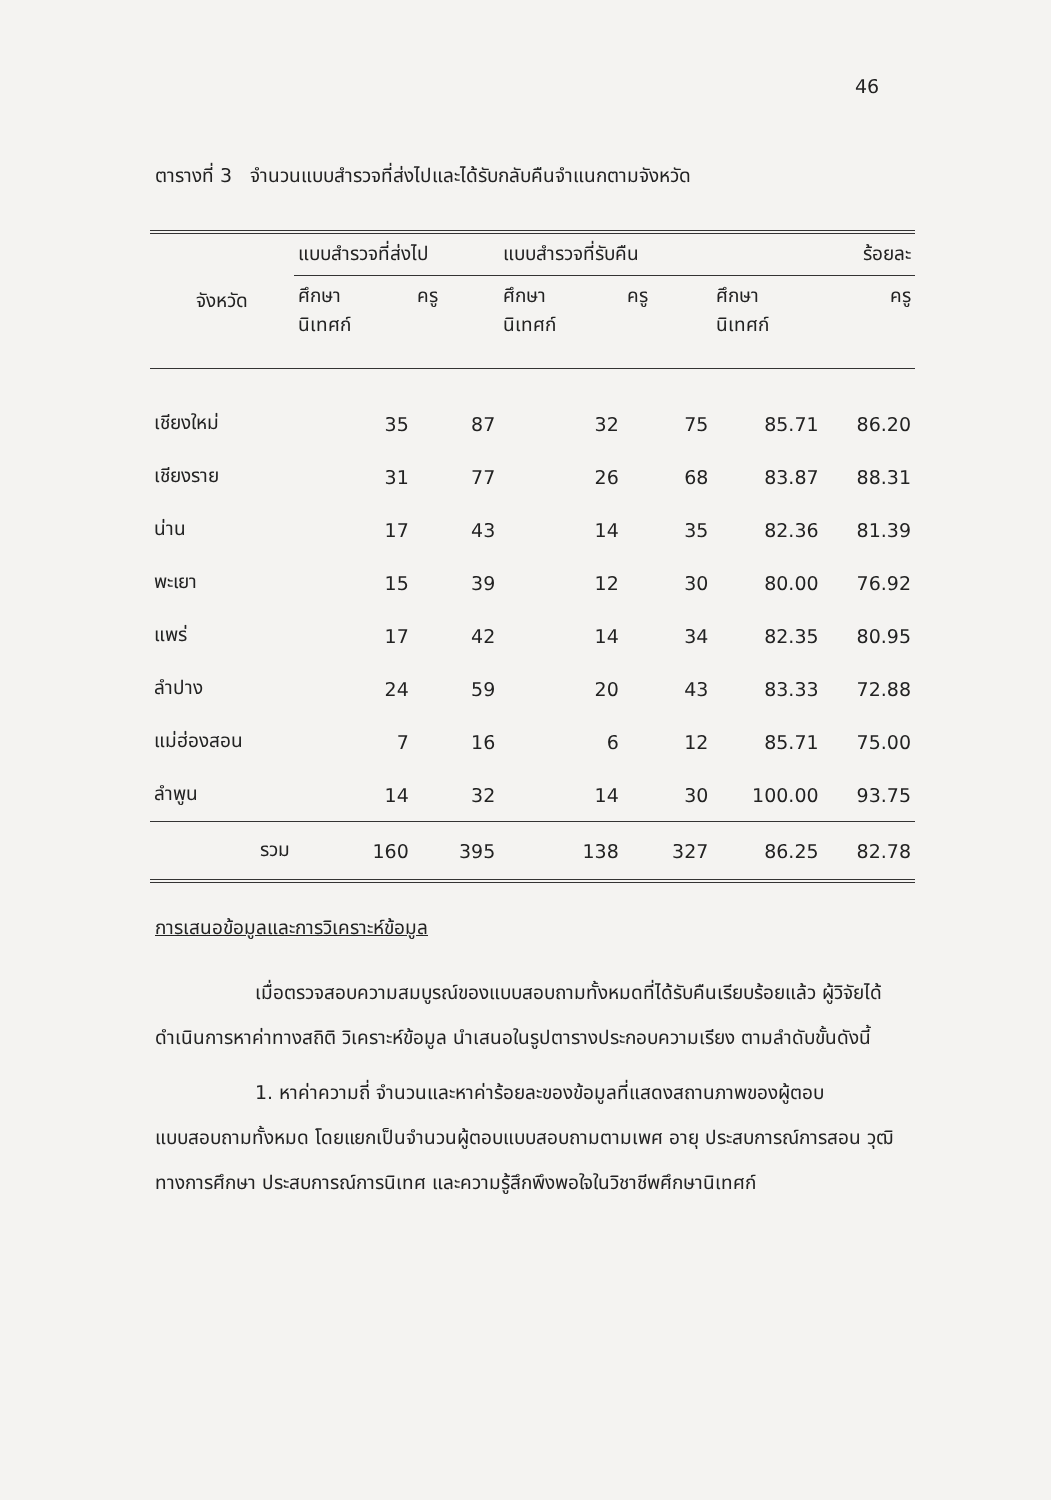46
ตารางที่ 3 จำนวนแบบสำรวจที่ส่งไปและได้รับกลับคืนจำแนกตามจังหวัด
| จังหวัด | แบบสำรวจที่ส่งไป | | แบบสำรวจที่รับคืน | | ร้อยละ | |
| --- | --- | --- | --- | --- | --- | --- |
| | ศึกษา นิเทศก์ | ครู | ศึกษา นิเทศก์ | ครู | ศึกษา นิเทศก์ | ครู |
| เชียงใหม่ | 35 | 87 | 32 | 75 | 85.71 | 86.20 |
| เชียงราย | 31 | 77 | 26 | 68 | 83.87 | 88.31 |
| น่าน | 17 | 43 | 14 | 35 | 82.36 | 81.39 |
| พะเยา | 15 | 39 | 12 | 30 | 80.00 | 76.92 |
| แพร่ | 17 | 42 | 14 | 34 | 82.35 | 80.95 |
| ลำปาง | 24 | 59 | 20 | 43 | 83.33 | 72.88 |
| แม่ฮ่องสอน | 7 | 16 | 6 | 12 | 85.71 | 75.00 |
| ลำพูน | 14 | 32 | 14 | 30 | 100.00 | 93.75 |
| รวม | 160 | 395 | 138 | 327 | 86.25 | 82.78 |
การเสนอข้อมูลและการวิเคราะห์ข้อมูล
เมื่อตรวจสอบความสมบูรณ์ของแบบสอบถามทั้งหมดที่ได้รับคืนเรียบร้อยแล้ว ผู้วิจัยได้ดำเนินการหาค่าทางสถิติ วิเคราะห์ข้อมูล นำเสนอในรูปตารางประกอบความเรียง ตามลำดับขั้นดังนี้
1. หาค่าความถี่ จำนวนและหาค่าร้อยละของข้อมูลที่แสดงสถานภาพของผู้ตอบแบบสอบถามทั้งหมด โดยแยกเป็นจำนวนผู้ตอบแบบสอบถามตามเพศ อายุ ประสบการณ์การสอน วุฒิทางการศึกษา ประสบการณ์การนิเทศ และความรู้สึกพึงพอใจในวิชาชีพศึกษานิเทศก์